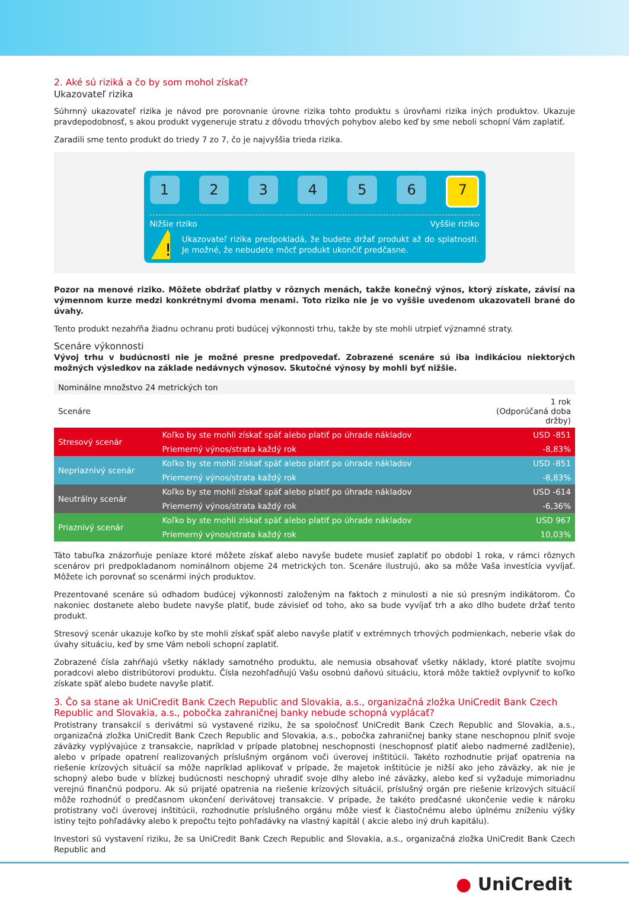2. Aké sú riziká a čo by som mohol získať?
Ukazovateľ rizika
Súhrnný ukazovateľ rizika je návod pre porovnanie úrovne rizika tohto produktu s úrovňami rizika iných produktov. Ukazuje pravdepodobnosť, s akou produkt vygeneruje stratu z dôvodu trhových pohybov alebo keď by sme neboli schopní Vám zaplatiť.
Zaradili sme tento produkt do triedy 7 zo 7, čo je najvyššia trieda rizika.
1 2 3 4 5 6
7
Nižšie riziko Vyššie riziko
!
Ukazovateľ rizika predpokladá, že budete držať produkt až do splatnosti. Je možné, že nebudete môcť produkt ukončiť predčasne.
Pozor na menové riziko. Môžete obdržať platby v rôznych menách, takže konečný výnos, ktorý získate, závisí na výmennom kurze medzi konkrétnymi dvoma menami. Toto riziko nie je vo vyššie uvedenom ukazovateli brané do úvahy.
Tento produkt nezahŕňa žiadnu ochranu proti budúcej výkonnosti trhu, takže by ste mohli utrpieť významné straty.
Scenáre výkonnosti
Vývoj trhu v budúcnosti nie je možné presne predpovedať. Zobrazené scenáre sú iba indikáciou niektorých možných výsledkov na základe nedávnych výnosov. Skutočné výnosy by mohli byť nižšie.
| Nominálne množstvo 24 metrických ton | | |
| Scenáre | | 1 rok (Odporúčaná doba držby) |
| Stresový scenár | Koľko by ste mohli získať späť alebo platiť po úhrade nákladov | USD -851 |
| | Priemerný výnos/strata každý rok | -8,83% |
| Nepriaznivý scenár | Koľko by ste mohli získať späť alebo platiť po úhrade nákladov | USD -851 |
| | Priemerný výnos/strata každý rok | -8,83% |
| Neutrálny scenár | Koľko by ste mohli získať späť alebo platiť po úhrade nákladov | USD -614 |
| | Priemerný výnos/strata každý rok | -6,36% |
| Priaznivý scenár | Koľko by ste mohli získať späť alebo platiť po úhrade nákladov | USD 967 |
| | Priemerný výnos/strata každý rok | 10,03% |
Táto tabuľka znázorňuje peniaze ktoré môžete získať alebo navyše budete musieť zaplatiť po období 1 roka, v rámci rôznych scenárov pri predpokladanom nominálnom objeme 24 metrických ton. Scenáre ilustrujú, ako sa môže Vaša investícia vyvíjať. Môžete ich porovnať so scenármi iných produktov.
Prezentované scenáre sú odhadom budúcej výkonnosti založeným na faktoch z minulosti a nie sú presným indikátorom. Čo nakoniec dostanete alebo budete navyše platiť, bude závisieť od toho, ako sa bude vyvíjať trh a ako dlho budete držať tento produkt.
Stresový scenár ukazuje koľko by ste mohli získať späť alebo navyše platiť v extrémnych trhových podmienkach, neberie však do úvahy situáciu, keď by sme Vám neboli schopní zaplatiť.
Zobrazené čísla zahŕňajú všetky náklady samotného produktu, ale nemusia obsahovať všetky náklady, ktoré platíte svojmu poradcovi alebo distribútorovi produktu. Čísla nezohľadňujú Vašu osobnú daňovú situáciu, ktorá môže taktiež ovplyvniť to koľko získate späť alebo budete navyše platiť.
3. Čo sa stane ak UniCredit Bank Czech Republic and Slovakia, a.s., organizačná zložka UniCredit Bank Czech Republic and Slovakia, a.s., pobočka zahraničnej banky nebude schopná vyplácať?
Protistrany transakcií s derivátmi sú vystavené riziku, že sa spoločnosť UniCredit Bank Czech Republic and Slovakia, a.s., organizačná zložka UniCredit Bank Czech Republic and Slovakia, a.s., pobočka zahraničnej banky stane neschopnou plniť svoje záväzky vyplývajúce z transakcie, napríklad v prípade platobnej neschopnosti (neschopnosť platiť alebo nadmerné zadlženie), alebo v prípade opatrení realizovaných príslušným orgánom voči úverovej inštitúcii. Takéto rozhodnutie prijať opatrenia na riešenie krízových situácií sa môže napríklad aplikovať v prípade, že majetok inštitúcie je nižší ako jeho záväzky, ak nie je schopný alebo bude v blízkej budúcnosti neschopný uhradiť svoje dlhy alebo iné záväzky, alebo keď si vyžaduje mimoriadnu verejnú finančnú podporu. Ak sú prijaté opatrenia na riešenie krízových situácií, príslušný orgán pre riešenie krízových situácií môže rozhodnúť o predčasnom ukončení derivátovej transakcie. V prípade, že takéto predčasné ukončenie vedie k nároku protistrany voči úverovej inštitúcii, rozhodnutie príslušného orgánu môže viesť k čiastočnému alebo úplnému zníženiu výšky istiny tejto pohľadávky alebo k prepočtu tejto pohľadávky na vlastný kapitál ( akcie alebo iný druh kapitálu).
Investori sú vystavení riziku, že sa UniCredit Bank Czech Republic and Slovakia, a.s., organizačná zložka UniCredit Bank Czech Republic and
● UniCredit